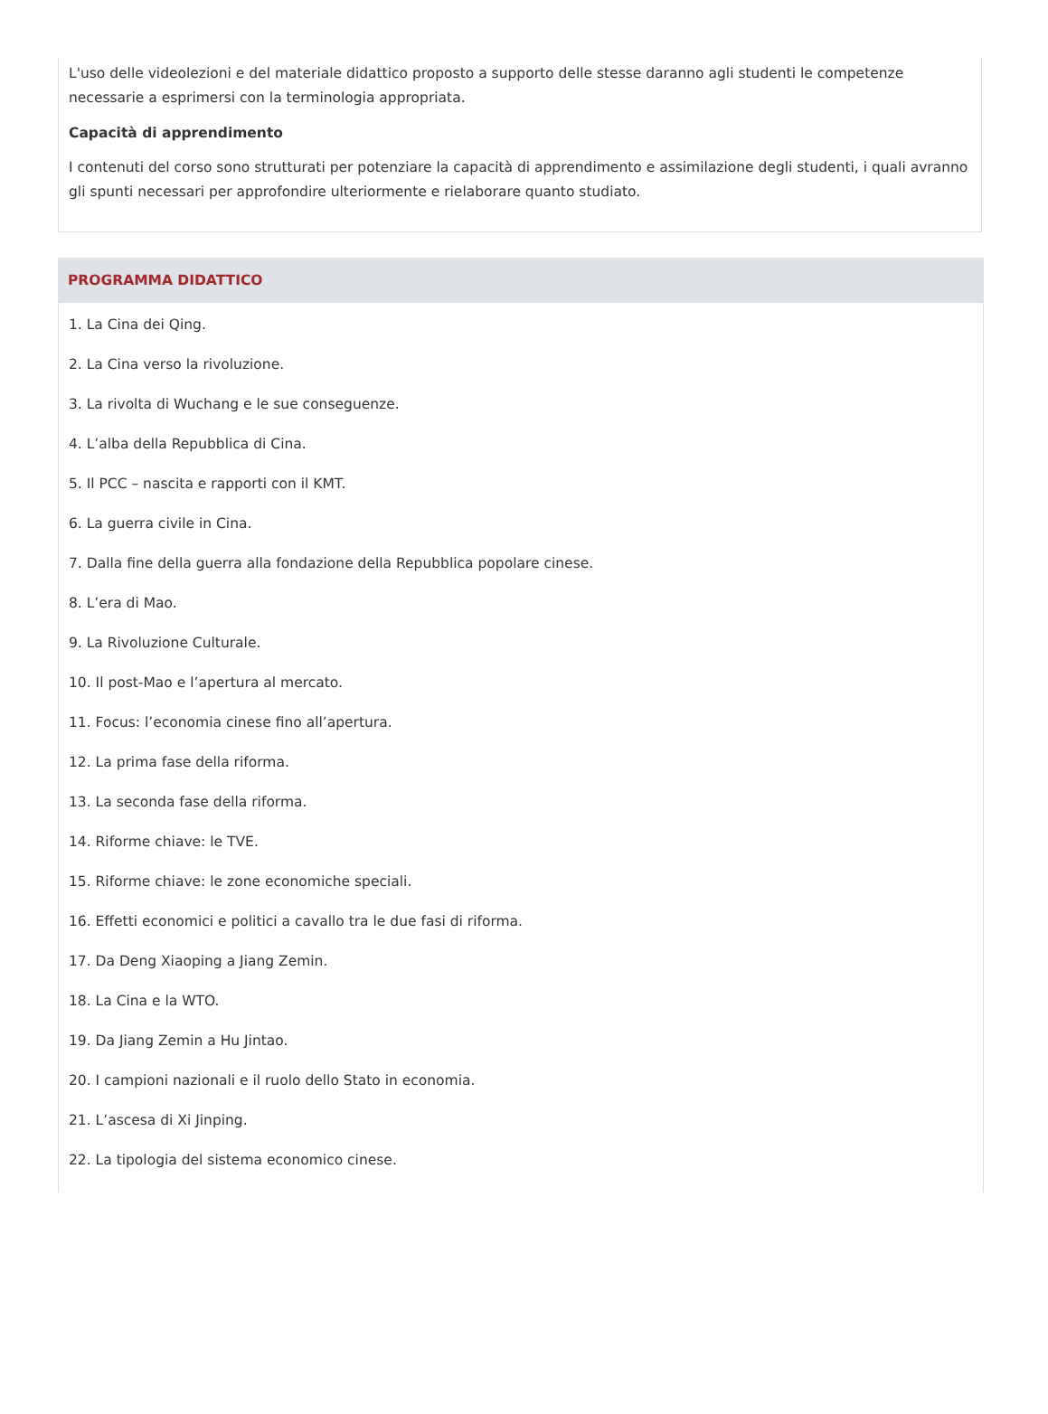L'uso delle videolezioni e del materiale didattico proposto a supporto delle stesse daranno agli studenti le competenze necessarie a esprimersi con la terminologia appropriata.
Capacità di apprendimento
I contenuti del corso sono strutturati per potenziare la capacità di apprendimento e assimilazione degli studenti, i quali avranno gli spunti necessari per approfondire ulteriormente e rielaborare quanto studiato.
PROGRAMMA DIDATTICO
1. La Cina dei Qing.
2. La Cina verso la rivoluzione.
3. La rivolta di Wuchang e le sue conseguenze.
4. L’alba della Repubblica di Cina.
5. Il PCC – nascita e rapporti con il KMT.
6. La guerra civile in Cina.
7. Dalla fine della guerra alla fondazione della Repubblica popolare cinese.
8. L’era di Mao.
9. La Rivoluzione Culturale.
10. Il post-Mao e l’apertura al mercato.
11. Focus: l’economia cinese fino all’apertura.
12. La prima fase della riforma.
13. La seconda fase della riforma.
14. Riforme chiave: le TVE.
15. Riforme chiave: le zone economiche speciali.
16. Effetti economici e politici a cavallo tra le due fasi di riforma.
17. Da Deng Xiaoping a Jiang Zemin.
18. La Cina e la WTO.
19. Da Jiang Zemin a Hu Jintao.
20. I campioni nazionali e il ruolo dello Stato in economia.
21. L’ascesa di Xi Jinping.
22. La tipologia del sistema economico cinese.